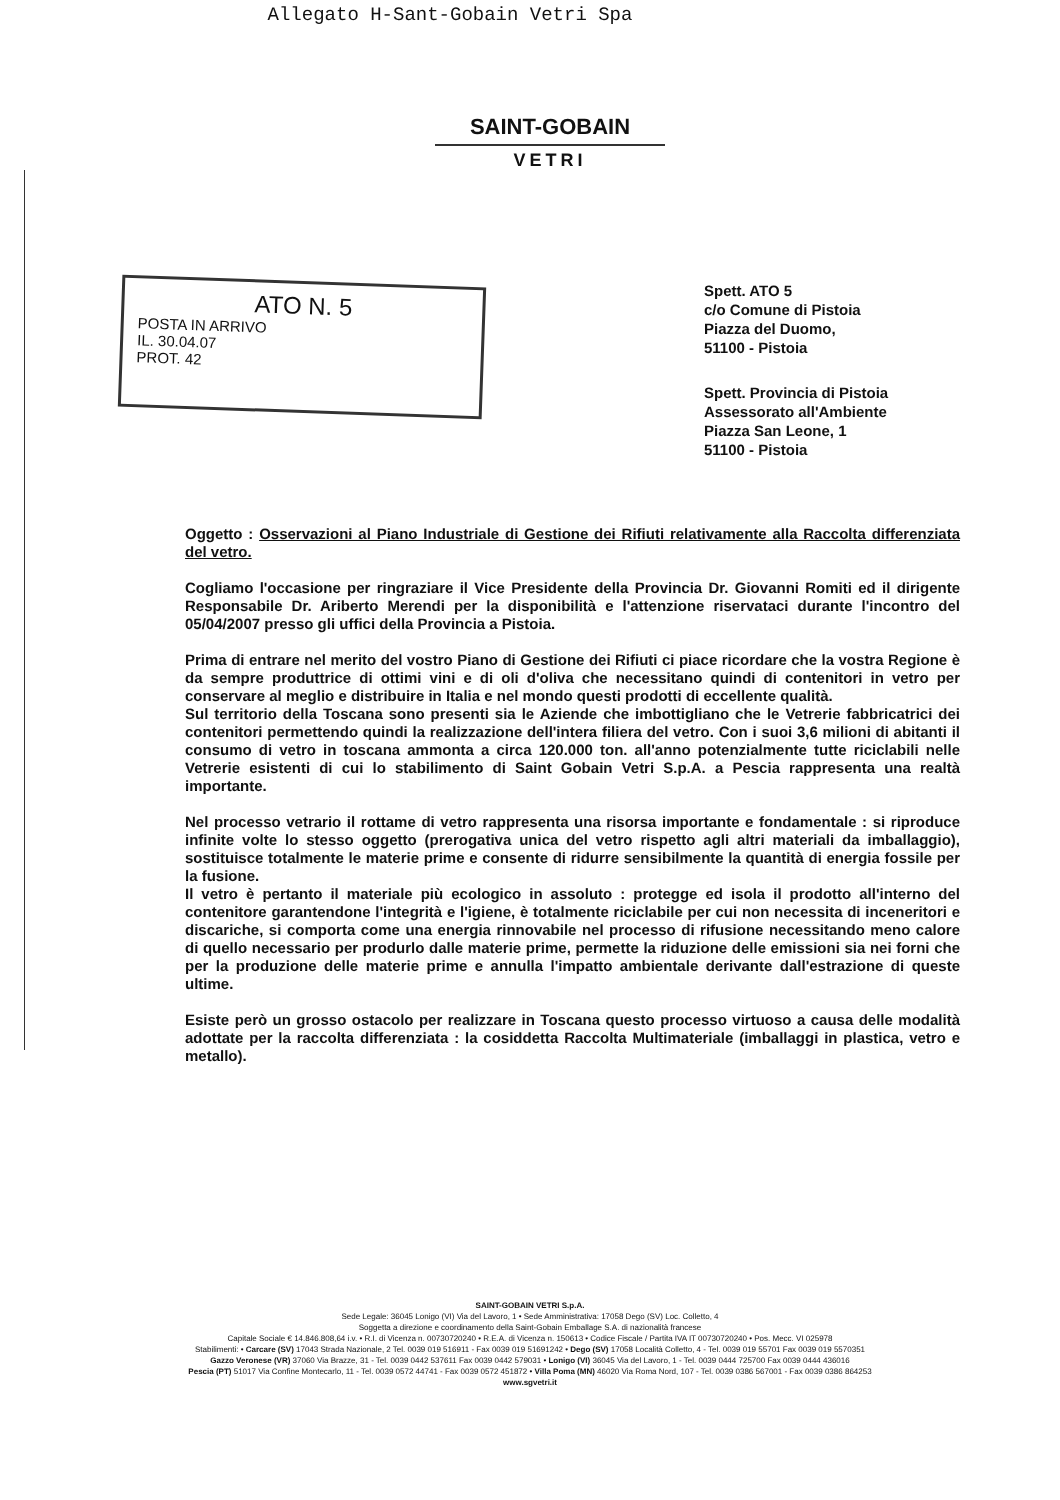Allegato H-Sant-Gobain Vetri Spa
SAINT-GOBAIN
VETRI
ATO N. 5
POSTA IN ARRIVO
IL. 30.04.07
PROT. 42
Spett. ATO 5
c/o Comune di Pistoia
Piazza del Duomo,
51100 - Pistoia
Spett. Provincia di Pistoia
Assessorato all'Ambiente
Piazza San Leone, 1
51100 - Pistoia
Oggetto : Osservazioni al Piano Industriale di Gestione dei Rifiuti relativamente alla Raccolta differenziata del vetro.
Cogliamo l'occasione per ringraziare il Vice Presidente della Provincia Dr. Giovanni Romiti ed il dirigente Responsabile Dr. Ariberto Merendi per la disponibilità e l'attenzione riservataci durante l'incontro del 05/04/2007 presso gli uffici della Provincia a Pistoia.
Prima di entrare nel merito del vostro Piano di Gestione dei Rifiuti ci piace ricordare che la vostra Regione è da sempre produttrice di ottimi vini e di oli d'oliva che necessitano quindi di contenitori in vetro per conservare al meglio e distribuire in Italia e nel mondo questi prodotti di eccellente qualità.
Sul territorio della Toscana sono presenti sia le Aziende che imbottigliano che le Vetrerie fabbricatrici dei contenitori permettendo quindi la realizzazione dell'intera filiera del vetro. Con i suoi 3,6 milioni di abitanti il consumo di vetro in toscana ammonta a circa 120.000 ton. all'anno potenzialmente tutte riciclabili nelle Vetrerie esistenti di cui lo stabilimento di Saint Gobain Vetri S.p.A. a Pescia rappresenta una realtà importante.
Nel processo vetrario il rottame di vetro rappresenta una risorsa importante e fondamentale : si riproduce infinite volte lo stesso oggetto (prerogativa unica del vetro rispetto agli altri materiali da imballaggio), sostituisce totalmente le materie prime e consente di ridurre sensibilmente la quantità di energia fossile per la fusione.
Il vetro è pertanto il materiale più ecologico in assoluto : protegge ed isola il prodotto all'interno del contenitore garantendone l'integrità e l'igiene, è totalmente riciclabile per cui non necessita di inceneritori e discariche, si comporta come una energia rinnovabile nel processo di rifusione necessitando meno calore di quello necessario per produrlo dalle materie prime, permette la riduzione delle emissioni sia nei forni che per la produzione delle materie prime e annulla l'impatto ambientale derivante dall'estrazione di queste ultime.
Esiste però un grosso ostacolo per realizzare in Toscana questo processo virtuoso a causa delle modalità adottate per la raccolta differenziata : la cosiddetta Raccolta Multimateriale (imballaggi in plastica, vetro e metallo).
SAINT-GOBAIN VETRI S.p.A.
Sede Legale: 36045 Lonigo (VI) Via del Lavoro, 1 • Sede Amministrativa: 17058 Dego (SV) Loc. Colletto, 4
Soggetta a direzione e coordinamento della Saint-Gobain Emballage S.A. di nazionalità francese
Capitale Sociale € 14.846.808,64 i.v. • R.I. di Vicenza n. 00730720240 • R.E.A. di Vicenza n. 150613 • Codice Fiscale / Partita IVA IT 00730720240 • Pos. Mecc. VI 025978
Stabilimenti: • Carcare (SV) 17043 Strada Nazionale, 2 Tel. 0039 019 516911 - Fax 0039 019 51691242 • Dego (SV) 17058 Località Colletto, 4 - Tel. 0039 019 55701 Fax 0039 019 5570351
Gazzo Veronese (VR) 37060 Via Brazze, 31 - Tel. 0039 0442 537611 Fax 0039 0442 579031 • Lonigo (VI) 36045 Via del Lavoro, 1 - Tel. 0039 0444 725700 Fax 0039 0444 436016
Pescia (PT) 51017 Via Confine Montecarlo, 11 - Tel. 0039 0572 44741 - Fax 0039 0572 451872 • Villa Poma (MN) 46020 Via Roma Nord, 107 - Tel. 0039 0386 567001 - Fax 0039 0386 864253
www.sgvetri.it